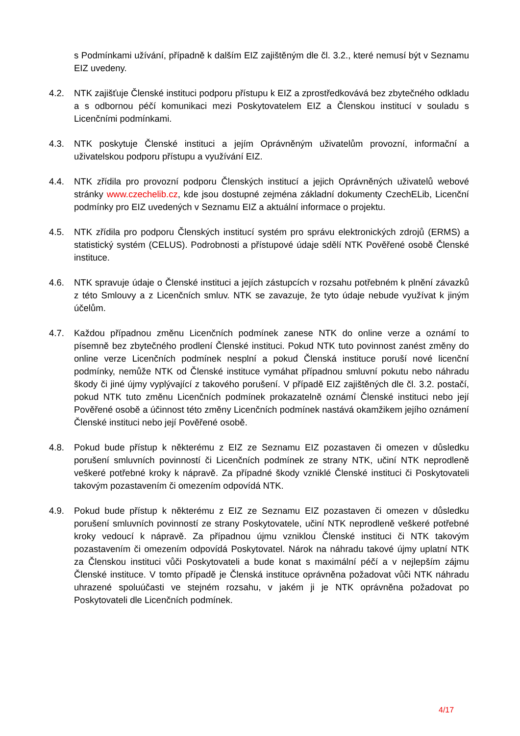s Podmínkami užívání, případně k dalším EIZ zajištěným dle čl. 3.2., které nemusí být v Seznamu EIZ uvedeny.
4.2. NTK zajišťuje Členské instituci podporu přístupu k EIZ a zprostředkovává bez zbytečného odkladu a s odbornou péčí komunikaci mezi Poskytovatelem EIZ a Členskou institucí v souladu s Licenčními podmínkami.
4.3. NTK poskytuje Členské instituci a jejím Oprávněným uživatelům provozní, informační a uživatelskou podporu přístupu a využívání EIZ.
4.4. NTK zřídila pro provozní podporu Členských institucí a jejich Oprávněných uživatelů webové stránky www.czechelib.cz, kde jsou dostupné zejména základní dokumenty CzechELib, Licenční podmínky pro EIZ uvedených v Seznamu EIZ a aktuální informace o projektu.
4.5. NTK zřídila pro podporu Členských institucí systém pro správu elektronických zdrojů (ERMS) a statistický systém (CELUS). Podrobnosti a přístupové údaje sdělí NTK Pověřené osobě Členské instituce.
4.6. NTK spravuje údaje o Členské instituci a jejích zástupcích v rozsahu potřebném k plnění závazků z této Smlouvy a z Licenčních smluv. NTK se zavazuje, že tyto údaje nebude využívat k jiným účelům.
4.7. Každou případnou změnu Licenčních podmínek zanese NTK do online verze a oznámí to písemně bez zbytečného prodlení Členské instituci. Pokud NTK tuto povinnost zanést změny do online verze Licenčních podmínek nesplní a pokud Členská instituce poruší nové licenční podmínky, nemůže NTK od Členské instituce vymáhat případnou smluvní pokutu nebo náhradu škody či jiné újmy vyplývající z takového porušení. V případě EIZ zajištěných dle čl. 3.2. postačí, pokud NTK tuto změnu Licenčních podmínek prokazatelně oznámí Členské instituci nebo její Pověřené osobě a účinnost této změny Licenčních podmínek nastává okamžikem jejího oznámení Členské instituci nebo její Pověřené osobě.
4.8. Pokud bude přístup k některému z EIZ ze Seznamu EIZ pozastaven či omezen v důsledku porušení smluvních povinností či Licenčních podmínek ze strany NTK, učiní NTK neprodleně veškeré potřebné kroky k nápravě. Za případné škody vzniklé Členské instituci či Poskytovateli takovým pozastavením či omezením odpovídá NTK.
4.9. Pokud bude přístup k některému z EIZ ze Seznamu EIZ pozastaven či omezen v důsledku porušení smluvních povinností ze strany Poskytovatele, učiní NTK neprodleně veškeré potřebné kroky vedoucí k nápravě. Za případnou újmu vzniklou Členské instituci či NTK takovým pozastavením či omezením odpovídá Poskytovatel. Nárok na náhradu takové újmy uplatní NTK za Členskou instituci vůči Poskytovateli a bude konat s maximální péčí a v nejlepším zájmu Členské instituce. V tomto případě je Členská instituce oprávněna požadovat vůči NTK náhradu uhrazené spoluúčasti ve stejném rozsahu, v jakém ji je NTK oprávněna požadovat po Poskytovateli dle Licenčních podmínek.
4/17